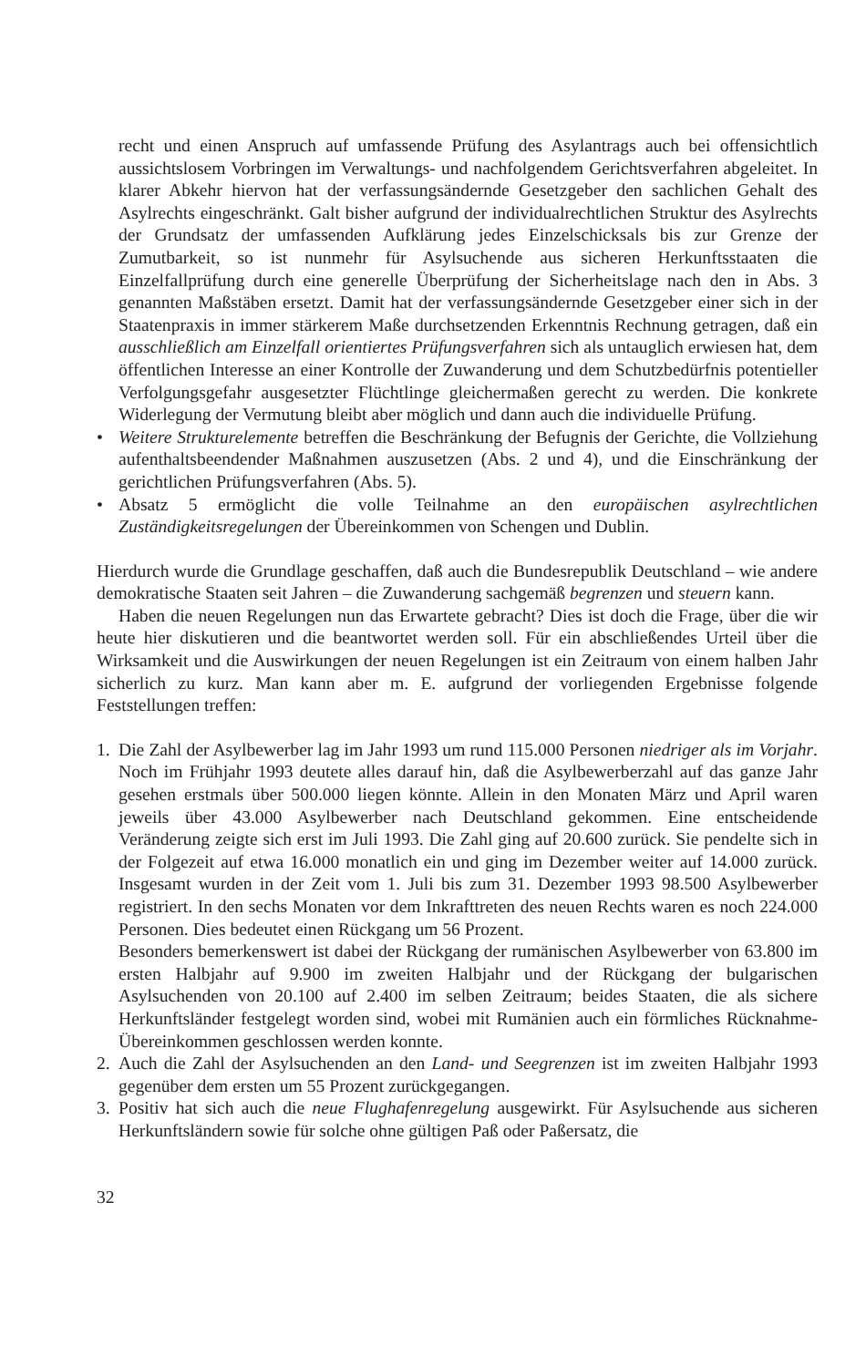recht und einen Anspruch auf umfassende Prüfung des Asylantrags auch bei offensichtlich aussichtslosem Vorbringen im Verwaltungs- und nachfolgendem Gerichtsverfahren abgeleitet. In klarer Abkehr hiervon hat der verfassungsändernde Gesetzgeber den sachlichen Gehalt des Asylrechts eingeschränkt. Galt bisher aufgrund der individualrechtlichen Struktur des Asylrechts der Grundsatz der umfassenden Aufklärung jedes Einzelschicksals bis zur Grenze der Zumutbarkeit, so ist nunmehr für Asylsuchende aus sicheren Herkunftsstaaten die Einzelfallprüfung durch eine generelle Überprüfung der Sicherheitslage nach den in Abs. 3 genannten Maßstäben ersetzt. Damit hat der verfassungsändernde Gesetzgeber einer sich in der Staatenpraxis in immer stärkerem Maße durchsetzenden Erkenntnis Rechnung getragen, daß ein ausschließlich am Einzelfall orientiertes Prüfungsverfahren sich als untauglich erwiesen hat, dem öffentlichen Interesse an einer Kontrolle der Zuwanderung und dem Schutzbedürfnis potentieller Verfolgungsgefahr ausgesetzter Flüchtlinge gleichermaßen gerecht zu werden. Die konkrete Widerlegung der Vermutung bleibt aber möglich und dann auch die individuelle Prüfung.
• Weitere Strukturelemente betreffen die Beschränkung der Befugnis der Gerichte, die Vollziehung aufenthaltsbeendender Maßnahmen auszusetzen (Abs. 2 und 4), und die Einschränkung der gerichtlichen Prüfungsverfahren (Abs. 5).
• Absatz 5 ermöglicht die volle Teilnahme an den europäischen asylrechtlichen Zuständigkeitsregelungen der Übereinkommen von Schengen und Dublin.
Hierdurch wurde die Grundlage geschaffen, daß auch die Bundesrepublik Deutschland – wie andere demokratische Staaten seit Jahren – die Zuwanderung sachgemäß begrenzen und steuern kann.
Haben die neuen Regelungen nun das Erwartete gebracht? Dies ist doch die Frage, über die wir heute hier diskutieren und die beantwortet werden soll. Für ein abschließendes Urteil über die Wirksamkeit und die Auswirkungen der neuen Regelungen ist ein Zeitraum von einem halben Jahr sicherlich zu kurz. Man kann aber m. E. aufgrund der vorliegenden Ergebnisse folgende Feststellungen treffen:
1. Die Zahl der Asylbewerber lag im Jahr 1993 um rund 115.000 Personen niedriger als im Vorjahr. Noch im Frühjahr 1993 deutete alles darauf hin, daß die Asylbewerberzahl auf das ganze Jahr gesehen erstmals über 500.000 liegen könnte. Allein in den Monaten März und April waren jeweils über 43.000 Asylbewerber nach Deutschland gekommen. Eine entscheidende Veränderung zeigte sich erst im Juli 1993. Die Zahl ging auf 20.600 zurück. Sie pendelte sich in der Folgezeit auf etwa 16.000 monatlich ein und ging im Dezember weiter auf 14.000 zurück. Insgesamt wurden in der Zeit vom 1. Juli bis zum 31. Dezember 1993 98.500 Asylbewerber registriert. In den sechs Monaten vor dem Inkrafttreten des neuen Rechts waren es noch 224.000 Personen. Dies bedeutet einen Rückgang um 56 Prozent.
Besonders bemerkenswert ist dabei der Rückgang der rumänischen Asylbewerber von 63.800 im ersten Halbjahr auf 9.900 im zweiten Halbjahr und der Rückgang der bulgarischen Asylsuchenden von 20.100 auf 2.400 im selben Zeitraum; beides Staaten, die als sichere Herkunftsländer festgelegt worden sind, wobei mit Rumänien auch ein förmliches Rücknahme-Übereinkommen geschlossen werden konnte.
2. Auch die Zahl der Asylsuchenden an den Land- und Seegrenzen ist im zweiten Halbjahr 1993 gegenüber dem ersten um 55 Prozent zurückgegangen.
3. Positiv hat sich auch die neue Flughafenregelung ausgewirkt. Für Asylsuchende aus sicheren Herkunftsländern sowie für solche ohne gültigen Paß oder Paßersatz, die
32